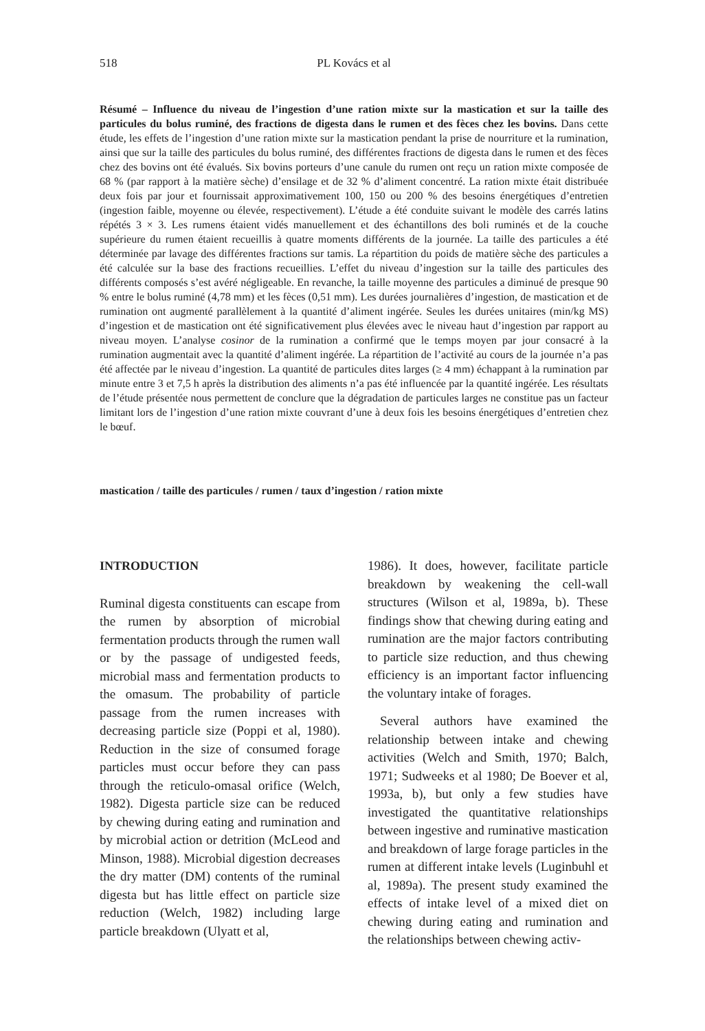518 PL Kovács et al
Résumé – Influence du niveau de l’ingestion d’une ration mixte sur la mastication et sur la taille des particules du bolus ruminé, des fractions de digesta dans le rumen et des fèces chez les bovins. Dans cette étude, les effets de l’ingestion d’une ration mixte sur la mastication pendant la prise de nourriture et la rumination, ainsi que sur la taille des particules du bolus ruminé, des différentes fractions de digesta dans le rumen et des fèces chez des bovins ont été évalués. Six bovins porteurs d’une canule du rumen ont reçu un ration mixte composée de 68 % (par rapport à la matière sèche) d’ensilage et de 32 % d’aliment concentré. La ration mixte était distribuée deux fois par jour et fournissait approximativement 100, 150 ou 200 % des besoins énergétiques d’entretien (ingestion faible, moyenne ou élevée, respectivement). L’étude a été conduite suivant le modèle des carrés latins répétés 3 × 3. Les rumens étaient vidés manuellement et des échantillons des boli ruminés et de la couche supérieure du rumen étaient recueillis à quatre moments différents de la journée. La taille des particules a été déterminée par lavage des différentes fractions sur tamis. La répartition du poids de matière sèche des particules a été calculée sur la base des fractions recueillies. L’effet du niveau d’ingestion sur la taille des particules des différents composés s’est avéré négligeable. En revanche, la taille moyenne des particules a diminué de presque 90 % entre le bolus ruminé (4,78 mm) et les fèces (0,51 mm). Les durées journalières d’ingestion, de mastication et de rumination ont augmenté parallèlement à la quantité d’aliment ingérée. Seules les durées unitaires (min/kg MS) d’ingestion et de mastication ont été significativement plus élevées avec le niveau haut d’ingestion par rapport au niveau moyen. L’analyse cosinor de la rumination a confirmé que le temps moyen par jour consacré à la rumination augmentait avec la quantité d’aliment ingérée. La répartition de l’activité au cours de la journée n’a pas été affectée par le niveau d’ingestion. La quantité de particules dites larges (≥ 4 mm) échappant à la rumination par minute entre 3 et 7,5 h après la distribution des aliments n’a pas été influencée par la quantité ingérée. Les résultats de l’étude présentée nous permettent de conclure que la dégradation de particules larges ne constitue pas un facteur limitant lors de l’ingestion d’une ration mixte couvrant d’une à deux fois les besoins énergétiques d’entretien chez le bœuf.
mastication / taille des particules / rumen / taux d’ingestion / ration mixte
INTRODUCTION
Ruminal digesta constituents can escape from the rumen by absorption of microbial fermentation products through the rumen wall or by the passage of undigested feeds, microbial mass and fermentation products to the omasum. The probability of particle passage from the rumen increases with decreasing particle size (Poppi et al, 1980). Reduction in the size of consumed forage particles must occur before they can pass through the reticulo-omasal orifice (Welch, 1982). Digesta particle size can be reduced by chewing during eating and rumination and by microbial action or detrition (McLeod and Minson, 1988). Microbial digestion decreases the dry matter (DM) contents of the ruminal digesta but has little effect on particle size reduction (Welch, 1982) including large particle breakdown (Ulyatt et al,
1986). It does, however, facilitate particle breakdown by weakening the cell-wall structures (Wilson et al, 1989a, b). These findings show that chewing during eating and rumination are the major factors contributing to particle size reduction, and thus chewing efficiency is an important factor influencing the voluntary intake of forages.
Several authors have examined the relationship between intake and chewing activities (Welch and Smith, 1970; Balch, 1971; Sudweeks et al 1980; De Boever et al, 1993a, b), but only a few studies have investigated the quantitative relationships between ingestive and ruminative mastication and breakdown of large forage particles in the rumen at different intake levels (Luginbuhl et al, 1989a). The present study examined the effects of intake level of a mixed diet on chewing during eating and rumination and the relationships between chewing activ-